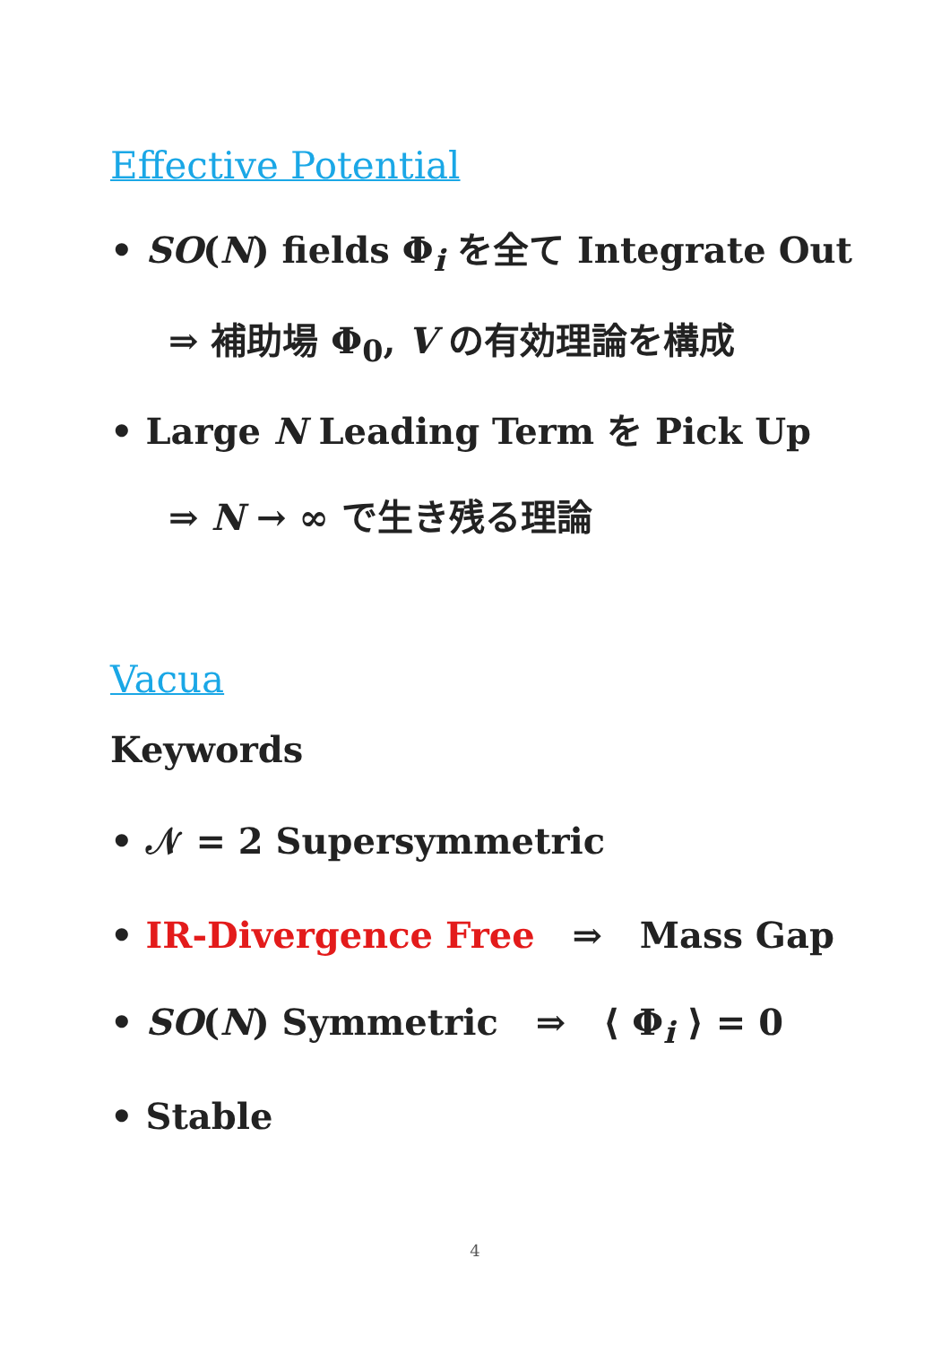Effective Potential
• SO(N) fields Φ<sub>i</sub> を全て Integrate Out
⇒ 補助場 Φ<sub>0</sub>, V の有効理論を構成
• Large N Leading Term を Pick Up
⇒ N → ∞ で生き残る理論
Vacua
Keywords
• 𝒩 = 2 Supersymmetric
• IR-Divergence Free ⇒ Mass Gap
• SO(N) Symmetric ⇒ ⟨ Φ<sub>i</sub> ⟩ = 0
• Stable
4